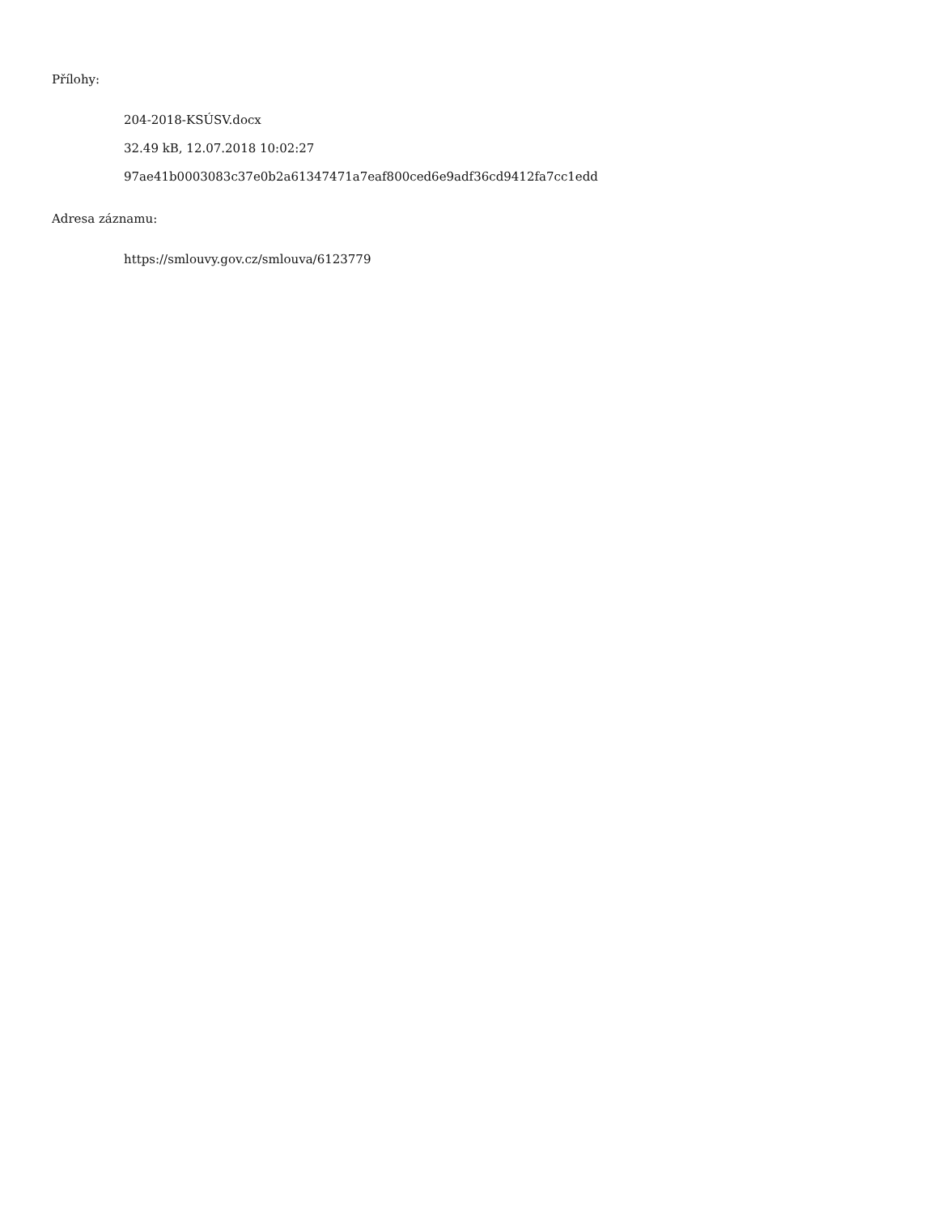Přílohy:
204-2018-KSÚSV.docx
32.49 kB, 12.07.2018 10:02:27
97ae41b0003083c37e0b2a61347471a7eaf800ced6e9adf36cd9412fa7cc1edd
Adresa záznamu:
https://smlouvy.gov.cz/smlouva/6123779